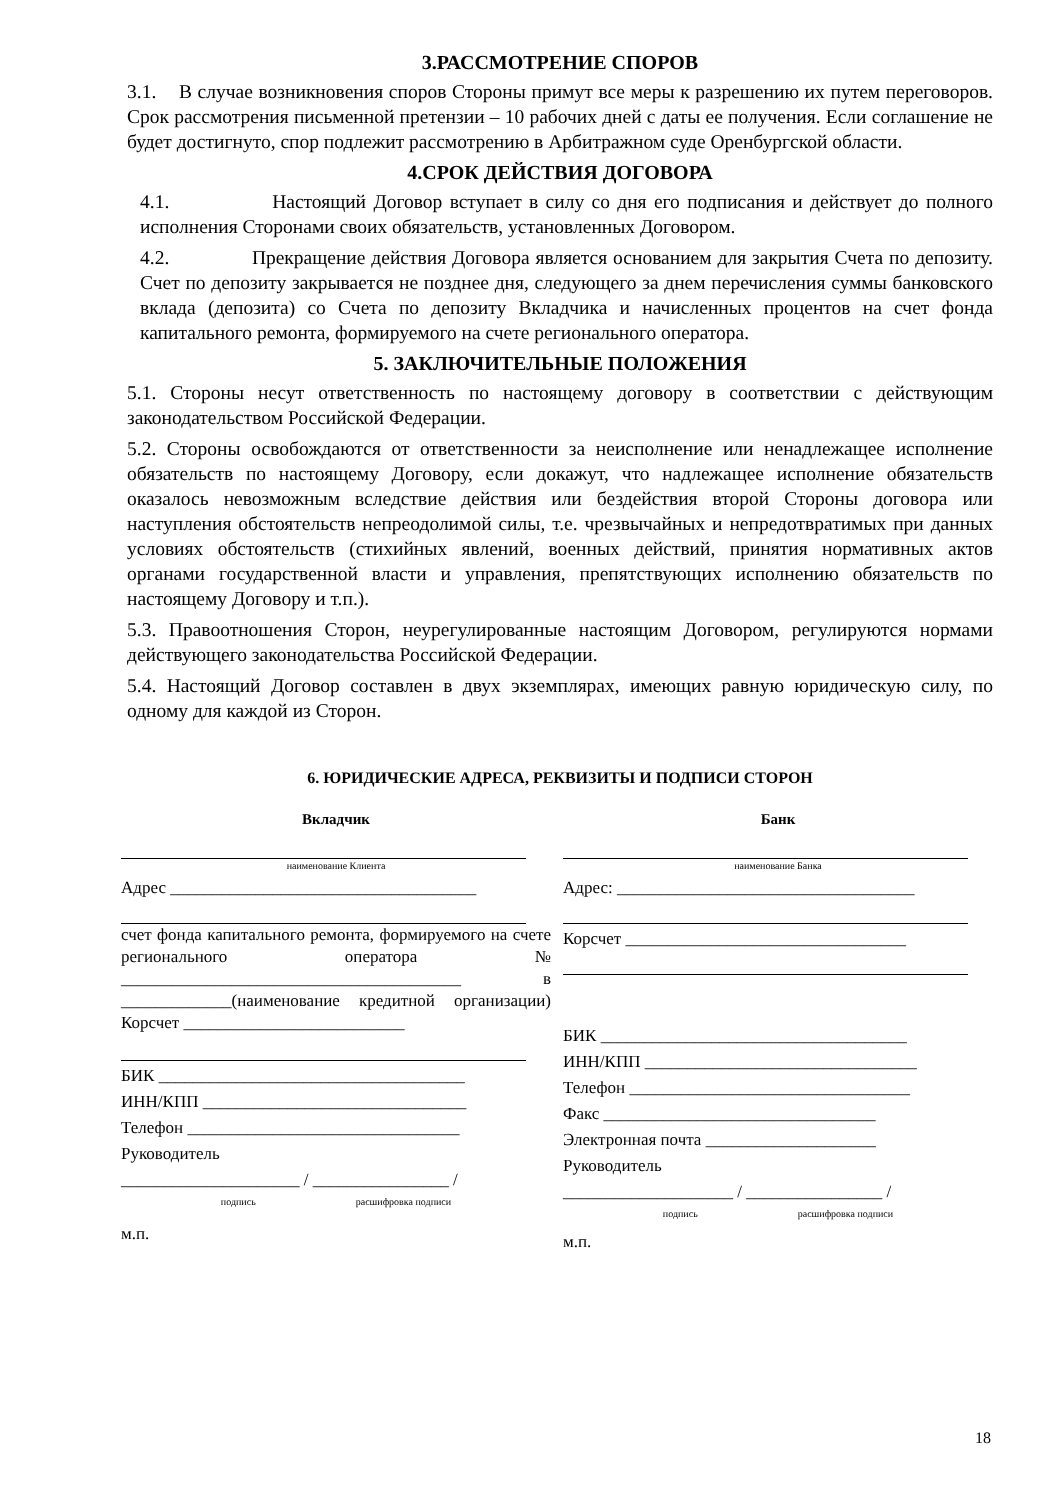3.РАССМОТРЕНИЕ СПОРОВ
3.1. В случае возникновения споров Стороны примут все меры к разрешению их путем переговоров. Срок рассмотрения письменной претензии – 10 рабочих дней с даты ее получения. Если соглашение не будет достигнуто, спор подлежит рассмотрению в Арбитражном суде Оренбургской области.
4.СРОК ДЕЙСТВИЯ ДОГОВОРА
4.1. Настоящий Договор вступает в силу со дня его подписания и действует до полного исполнения Сторонами своих обязательств, установленных Договором.
4.2. Прекращение действия Договора является основанием для закрытия Счета по депозиту. Счет по депозиту закрывается не позднее дня, следующего за днем перечисления суммы банковского вклада (депозита) со Счета по депозиту Вкладчика и начисленных процентов на счет фонда капитального ремонта, формируемого на счете регионального оператора.
5. ЗАКЛЮЧИТЕЛЬНЫЕ ПОЛОЖЕНИЯ
5.1. Стороны несут ответственность по настоящему договору в соответствии с действующим законодательством Российской Федерации.
5.2. Стороны освобождаются от ответственности за неисполнение или ненадлежащее исполнение обязательств по настоящему Договору, если докажут, что надлежащее исполнение обязательств оказалось невозможным вследствие действия или бездействия второй Стороны договора или наступления обстоятельств непреодолимой силы, т.е. чрезвычайных и непредотвратимых при данных условиях обстоятельств (стихийных явлений, военных действий, принятия нормативных актов органами государственной власти и управления, препятствующих исполнению обязательств по настоящему Договору и т.п.).
5.3. Правоотношения Сторон, неурегулированные настоящим Договором, регулируются нормами действующего законодательства Российской Федерации.
5.4. Настоящий Договор составлен в двух экземплярах, имеющих равную юридическую силу, по одному для каждой из Сторон.
6. ЮРИДИЧЕСКИЕ АДРЕСА, РЕКВИЗИТЫ И ПОДПИСИ СТОРОН
Вкладчик
наименование Клиента
Адрес ____________________________________
счет фонда капитального ремонта, формируемого на счете регионального оператора № ________________________________________ в _____________(наименование кредитной организации) Корсчет __________________________
БИК ____________________________________
ИНН/КПП _______________________________
Телефон ________________________________
Руководитель
_____________________ / ________________ /
подпись расшифровка подписи
м.п.
Банк
наименование Банка
Адрес: ___________________________________
Корсчет _________________________________
БИК ____________________________________
ИНН/КПП ________________________________
Телефон _________________________________
Факс ________________________________
Электронная почта ____________________
Руководитель
____________________ / ________________ /
подпись расшифровка подписи
м.п.
18